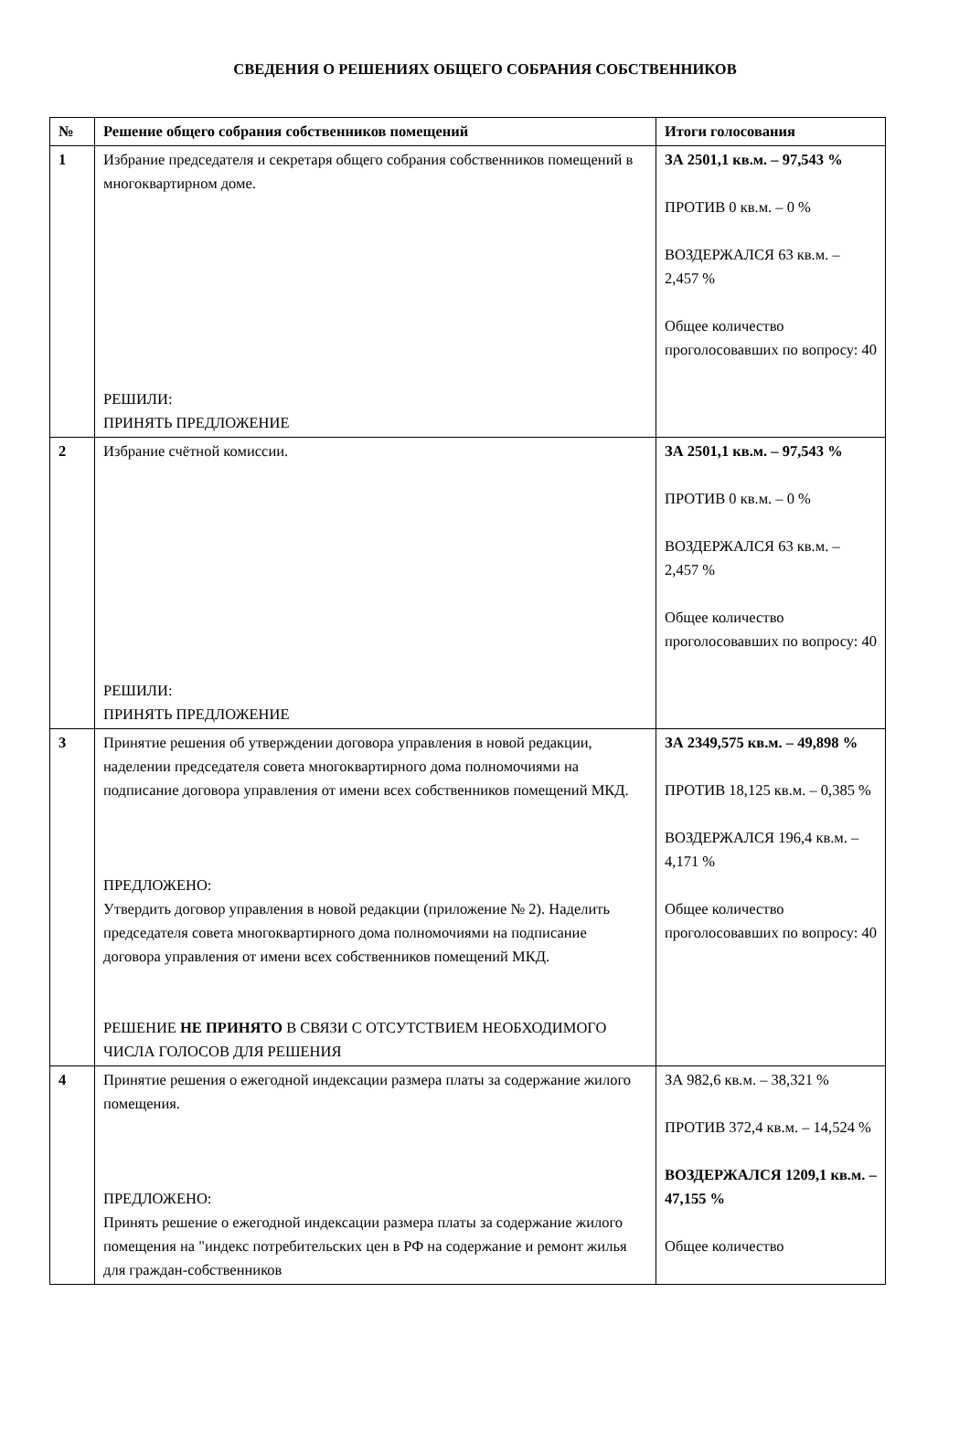СВЕДЕНИЯ О РЕШЕНИЯХ ОБЩЕГО СОБРАНИЯ СОБСТВЕННИКОВ
| № | Решение общего собрания собственников помещений | Итоги голосования |
| --- | --- | --- |
| 1 | Избрание председателя и секретаря общего собрания собственников помещений в многоквартирном доме. РЕШИЛИ: ПРИНЯТЬ ПРЕДЛОЖЕНИЕ | ЗА 2501,1 кв.м. – 97,543 % ПРОТИВ 0 кв.м. – 0 % ВОЗДЕРЖАЛСЯ 63 кв.м. – 2,457 % Общее количество проголосовавших по вопросу: 40 |
| 2 | Избрание счётной комиссии. РЕШИЛИ: ПРИНЯТЬ ПРЕДЛОЖЕНИЕ | ЗА 2501,1 кв.м. – 97,543 % ПРОТИВ 0 кв.м. – 0 % ВОЗДЕРЖАЛСЯ 63 кв.м. – 2,457 % Общее количество проголосовавших по вопросу: 40 |
| 3 | Принятие решения об утверждении договора управления в новой редакции, наделении председателя совета многоквартирного дома полномочиями на подписание договора управления от имени всех собственников помещений МКД. ПРЕДЛОЖЕНО: Утвердить договор управления в новой редакции (приложение № 2). Наделить председателя совета многоквартирного дома полномочиями на подписание договора управления от имени всех собственников помещений МКД. РЕШЕНИЕ НЕ ПРИНЯТО В СВЯЗИ С ОТСУТСТВИЕМ НЕОБХОДИМОГО ЧИСЛА ГОЛОСОВ ДЛЯ РЕШЕНИЯ | ЗА 2349,575 кв.м. – 49,898 % ПРОТИВ 18,125 кв.м. – 0,385 % ВОЗДЕРЖАЛСЯ 196,4 кв.м. – 4,171 % Общее количество проголосовавших по вопросу: 40 |
| 4 | Принятие решения о ежегодной индексации размера платы за содержание жилого помещения. ПРЕДЛОЖЕНО: Принять решение о ежегодной индексации размера платы за содержание жилого помещения на "индекс потребительских цен в РФ на содержание и ремонт жилья для граждан-собственников | ЗА 982,6 кв.м. – 38,321 % ПРОТИВ 372,4 кв.м. – 14,524 % ВОЗДЕРЖАЛСЯ 1209,1 кв.м. – 47,155 % Общее количество |